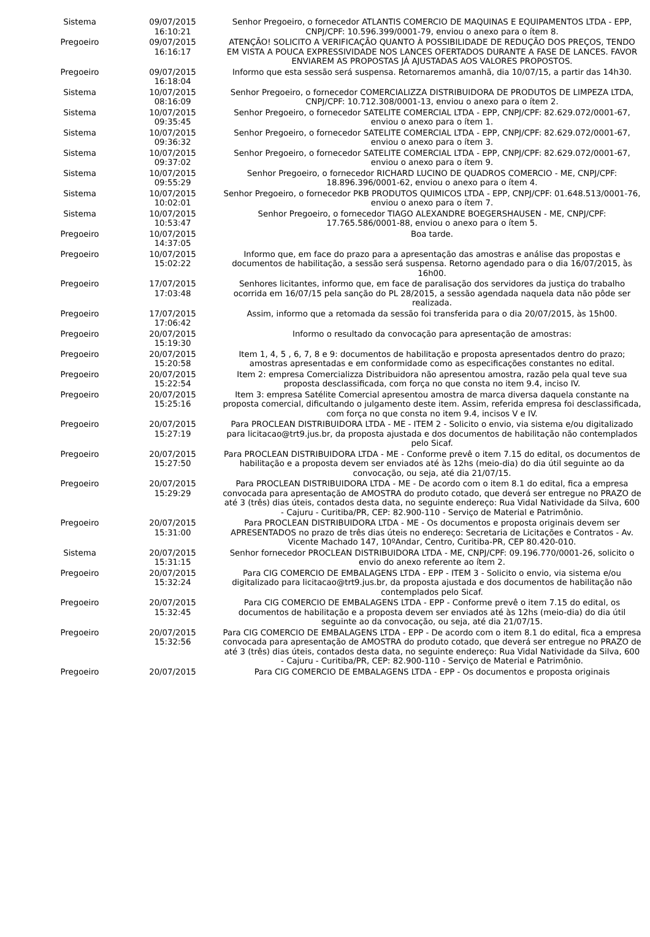| Sistema | 09/07/2015 16:10:21 | Senhor Pregoeiro, o fornecedor ATLANTIS COMERCIO DE MAQUINAS E EQUIPAMENTOS LTDA - EPP, CNPJ/CPF: 10.596.399/0001-79, enviou o anexo para o ítem 8. |
| Pregoeiro | 09/07/2015 16:16:17 | ATENÇÃO! SOLICITO A VERIFICAÇÃO QUANTO À POSSIBILIDADE DE REDUÇÃO DOS PREÇOS, TENDO EM VISTA A POUCA EXPRESSIVIDADE NOS LANCES OFERTADOS DURANTE A FASE DE LANCES. FAVOR ENVIAREM AS PROPOSTAS JÁ AJUSTADAS AOS VALORES PROPOSTOS. |
| Pregoeiro | 09/07/2015 16:18:04 | Informo que esta sessão será suspensa. Retornaremos amanhã, dia 10/07/15, a partir das 14h30. |
| Sistema | 10/07/2015 08:16:09 | Senhor Pregoeiro, o fornecedor COMERCIALIZZA DISTRIBUIDORA DE PRODUTOS DE LIMPEZA LTDA, CNPJ/CPF: 10.712.308/0001-13, enviou o anexo para o ítem 2. |
| Sistema | 10/07/2015 09:35:45 | Senhor Pregoeiro, o fornecedor SATELITE COMERCIAL LTDA - EPP, CNPJ/CPF: 82.629.072/0001-67, enviou o anexo para o ítem 1. |
| Sistema | 10/07/2015 09:36:32 | Senhor Pregoeiro, o fornecedor SATELITE COMERCIAL LTDA - EPP, CNPJ/CPF: 82.629.072/0001-67, enviou o anexo para o ítem 3. |
| Sistema | 10/07/2015 09:37:02 | Senhor Pregoeiro, o fornecedor SATELITE COMERCIAL LTDA - EPP, CNPJ/CPF: 82.629.072/0001-67, enviou o anexo para o ítem 9. |
| Sistema | 10/07/2015 09:55:29 | Senhor Pregoeiro, o fornecedor RICHARD LUCINO DE QUADROS COMERCIO - ME, CNPJ/CPF: 18.896.396/0001-62, enviou o anexo para o ítem 4. |
| Sistema | 10/07/2015 10:02:01 | Senhor Pregoeiro, o fornecedor PKB PRODUTOS QUIMICOS LTDA - EPP, CNPJ/CPF: 01.648.513/0001-76, enviou o anexo para o ítem 7. |
| Sistema | 10/07/2015 10:53:47 | Senhor Pregoeiro, o fornecedor TIAGO ALEXANDRE BOEGERSHAUSEN - ME, CNPJ/CPF: 17.765.586/0001-88, enviou o anexo para o ítem 5. |
| Pregoeiro | 10/07/2015 14:37:05 | Boa tarde. |
| Pregoeiro | 10/07/2015 15:02:22 | Informo que, em face do prazo para a apresentação das amostras e análise das propostas e documentos de habilitação, a sessão será suspensa. Retorno agendado para o dia 16/07/2015, às 16h00. |
| Pregoeiro | 17/07/2015 17:03:48 | Senhores licitantes, informo que, em face de paralisação dos servidores da justiça do trabalho ocorrida em 16/07/15 pela sanção do PL 28/2015, a sessão agendada naquela data não pôde ser realizada. |
| Pregoeiro | 17/07/2015 17:06:42 | Assim, informo que a retomada da sessão foi transferida para o dia 20/07/2015, às 15h00. |
| Pregoeiro | 20/07/2015 15:19:30 | Informo o resultado da convocação para apresentação de amostras: |
| Pregoeiro | 20/07/2015 15:20:58 | Item 1, 4, 5 , 6, 7, 8 e 9: documentos de habilitação e proposta apresentados dentro do prazo; amostras apresentadas e em conformidade como as especificações constantes no edital. |
| Pregoeiro | 20/07/2015 15:22:54 | Item 2: empresa Comercializza Distribuidora não apresentou amostra, razão pela qual teve sua proposta desclassificada, com força no que consta no item 9.4, inciso IV. |
| Pregoeiro | 20/07/2015 15:25:16 | Item 3: empresa Satélite Comercial apresentou amostra de marca diversa daquela constante na proposta comercial, dificultando o julgamento deste item. Assim, referida empresa foi desclassificada, com força no que consta no item 9.4, incisos V e IV. |
| Pregoeiro | 20/07/2015 15:27:19 | Para PROCLEAN DISTRIBUIDORA LTDA - ME - ITEM 2 - Solicito o envio, via sistema e/ou digitalizado para licitacao@trt9.jus.br, da proposta ajustada e dos documentos de habilitação não contemplados pelo Sicaf. |
| Pregoeiro | 20/07/2015 15:27:50 | Para PROCLEAN DISTRIBUIDORA LTDA - ME - Conforme prevê o item 7.15 do edital, os documentos de habilitação e a proposta devem ser enviados até às 12hs (meio-dia) do dia útil seguinte ao da convocação, ou seja, até dia 21/07/15. |
| Pregoeiro | 20/07/2015 15:29:29 | Para PROCLEAN DISTRIBUIDORA LTDA - ME - De acordo com o item 8.1 do edital, fica a empresa convocada para apresentação de AMOSTRA do produto cotado, que deverá ser entregue no PRAZO de até 3 (três) dias úteis, contados desta data, no seguinte endereço: Rua Vidal Natividade da Silva, 600 - Cajuru - Curitiba/PR, CEP: 82.900-110 - Serviço de Material e Patrimônio. |
| Pregoeiro | 20/07/2015 15:31:00 | Para PROCLEAN DISTRIBUIDORA LTDA - ME - Os documentos e proposta originais devem ser APRESENTADOS no prazo de três dias úteis no endereço: Secretaria de Licitações e Contratos - Av. Vicente Machado 147, 10ºAndar, Centro, Curitiba-PR, CEP 80.420-010. |
| Sistema | 20/07/2015 15:31:15 | Senhor fornecedor PROCLEAN DISTRIBUIDORA LTDA - ME, CNPJ/CPF: 09.196.770/0001-26, solicito o envio do anexo referente ao ítem 2. |
| Pregoeiro | 20/07/2015 15:32:24 | Para CIG COMERCIO DE EMBALAGENS LTDA - EPP - ITEM 3 - Solicito o envio, via sistema e/ou digitalizado para licitacao@trt9.jus.br, da proposta ajustada e dos documentos de habilitação não contemplados pelo Sicaf. |
| Pregoeiro | 20/07/2015 15:32:45 | Para CIG COMERCIO DE EMBALAGENS LTDA - EPP - Conforme prevê o item 7.15 do edital, os documentos de habilitação e a proposta devem ser enviados até às 12hs (meio-dia) do dia útil seguinte ao da convocação, ou seja, até dia 21/07/15. |
| Pregoeiro | 20/07/2015 15:32:56 | Para CIG COMERCIO DE EMBALAGENS LTDA - EPP - De acordo com o item 8.1 do edital, fica a empresa convocada para apresentação de AMOSTRA do produto cotado, que deverá ser entregue no PRAZO de até 3 (três) dias úteis, contados desta data, no seguinte endereço: Rua Vidal Natividade da Silva, 600 - Cajuru - Curitiba/PR, CEP: 82.900-110 - Serviço de Material e Patrimônio. |
| Pregoeiro | 20/07/2015 | Para CIG COMERCIO DE EMBALAGENS LTDA - EPP - Os documentos e proposta originais |